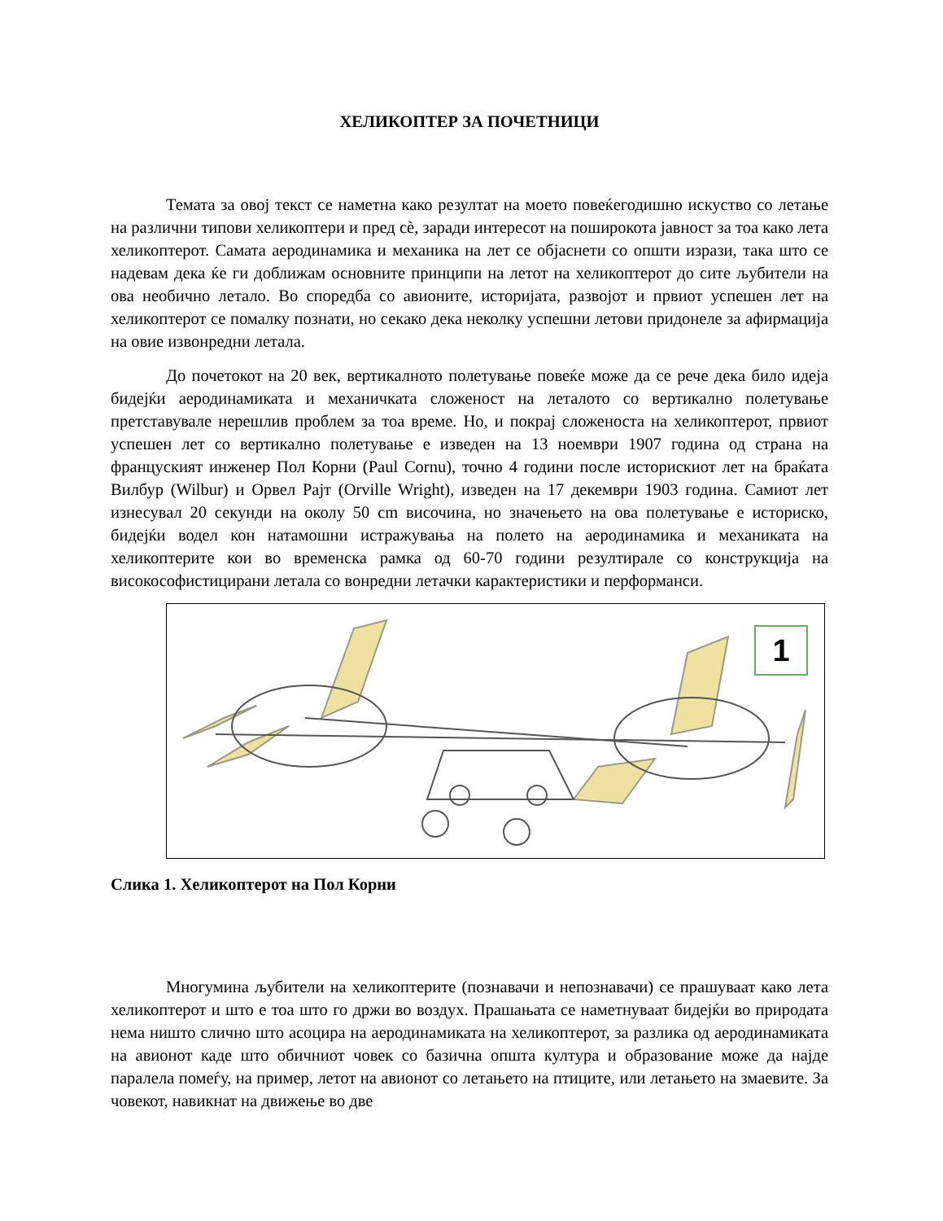ХЕЛИКОПТЕР ЗА ПОЧЕТНИЦИ
Темата за овој текст се наметна како резултат на моето повеќегодишно искуство со летање на различни типови хеликоптери и пред сè, заради интересот на поширокота јавност за тоа како лета хеликоптерот. Самата аеродинамика и механика на лет се објаснети со општи изрази, така што се надевам дека ќе ги доближам основните принципи на летот на хеликоптерот до сите љубители на ова необично летало. Во споредба со авионите, историјата, развојот и првиот успешен лет на хеликоптерот се помалку познати, но секако дека неколку успешни летови придонеле за афирмација на овие извонредни летала.
До почетокот на 20 век, вертикалното полетување повеќе може да се рече дека било идеја бидејќи аеродинамиката и механичката сложеност на леталото со вертикално полетување претставувале нерешлив проблем за тоа време. Но, и покрај сложеноста на хеликоптерот, првиот успешен лет со вертикално полетување е изведен на 13 ноември 1907 година од страна на француският инженер Пол Корни (Paul Cornu), точно 4 години после историскиот лет на браќата Вилбур (Wilbur) и Орвел Рајт (Orville Wright), изведен на 17 декември 1903 година. Самиот лет изнесувал 20 секунди на околу 50 cm височина, но значењето на ова полетување е историско, бидејќи водел кон натамошни истражувања на полето на аеродинамика и механиката на хеликоптерите кои во временска рамка од 60-70 години резултирале со конструкција на високософистицирани летала со вонредни летачки карактеристики и перформанси.
1
Слика 1. Хеликоптерот на Пол Корни
Многумина љубители на хеликоптерите (познавачи и непознавачи) се прашуваат како лета хеликоптерот и што е тоа што го држи во воздух. Прашањата се наметнуваат бидејќи во природата нема ништо слично што асоцира на аеродинамиката на хеликоптерот, за разлика од аеродинамиката на авионот каде што обичниот човек со базична општа култура и образование може да најде паралела помеѓу, на пример, летот на авионот со летањето на птиците, или летањето на змаевите. За човекот, навикнат на движење во две